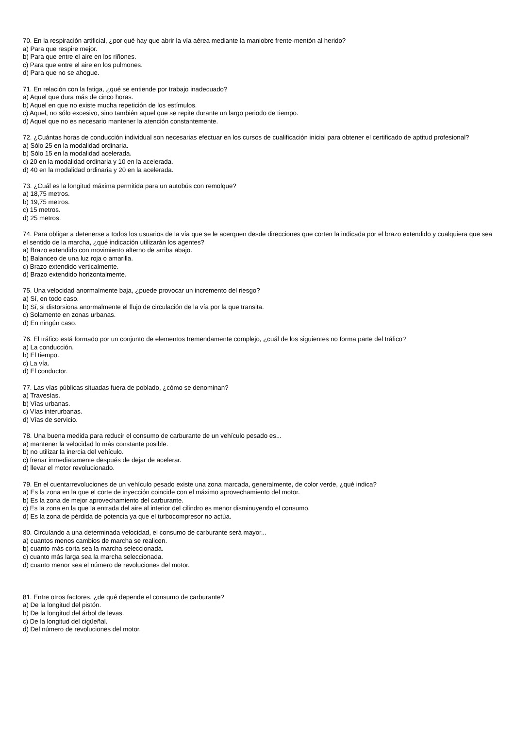70. En la respiración artificial, ¿por qué hay que abrir la vía aérea mediante la maniobre frente-mentón al herido?
a) Para que respire mejor.
b) Para que entre el aire en los riñones.
c) Para que entre el aire en los pulmones.
d) Para que no se ahogue.
71. En relación con la fatiga, ¿qué se entiende por trabajo inadecuado?
a) Aquel que dura más de cinco horas.
b) Aquel en que no existe mucha repetición de los estímulos.
c) Aquel, no sólo excesivo, sino también aquel que se repite durante un largo periodo de tiempo.
d) Aquel que no es necesario mantener la atención constantemente.
72. ¿Cuántas horas de conducción individual son necesarias efectuar en los cursos de cualificación inicial para obtener el certificado de aptitud profesional?
a) Sólo 25 en la modalidad ordinaria.
b) Sólo 15 en la modalidad acelerada.
c) 20 en la modalidad ordinaria y 10 en la acelerada.
d) 40 en la modalidad ordinaria y 20 en la acelerada.
73. ¿Cuál es la longitud máxima permitida para un autobús con remolque?
a) 18,75 metros.
b) 19,75 metros.
c) 15 metros.
d) 25 metros.
74. Para obligar a detenerse a todos los usuarios de la vía que se le acerquen desde direcciones que corten la indicada por el brazo extendido y cualquiera que sea el sentido de la marcha, ¿qué indicación utilizarán los agentes?
a) Brazo extendido con movimiento alterno de arriba abajo.
b) Balanceo de una luz roja o amarilla.
c) Brazo extendido verticalmente.
d) Brazo extendido horizontalmente.
75. Una velocidad anormalmente baja, ¿puede provocar un incremento del riesgo?
a) Sí, en todo caso.
b) Sí, si distorsiona anormalmente el flujo de circulación de la vía por la que transita.
c) Solamente en zonas urbanas.
d) En ningún caso.
76. El tráfico está formado por un conjunto de elementos tremendamente complejo, ¿cuál de los siguientes no forma parte del tráfico?
a) La conducción.
b) El tiempo.
c) La vía.
d) El conductor.
77. Las vías públicas situadas fuera de poblado, ¿cómo se denominan?
a) Travesías.
b) Vías urbanas.
c) Vías interurbanas.
d) Vías de servicio.
78. Una buena medida para reducir el consumo de carburante de un vehículo pesado es...
a) mantener la velocidad lo más constante posible.
b) no utilizar la inercia del vehículo.
c) frenar inmediatamente después de dejar de acelerar.
d) llevar el motor revolucionado.
79. En el cuentarrevoluciones de un vehículo pesado existe una zona marcada, generalmente, de color verde, ¿qué indica?
a) Es la zona en la que el corte de inyección coincide con el máximo aprovechamiento del motor.
b) Es la zona de mejor aprovechamiento del carburante.
c) Es la zona en la que la entrada del aire al interior del cilindro es menor disminuyendo el consumo.
d) Es la zona de pérdida de potencia ya que el turbocompresor no actúa.
80. Circulando a una determinada velocidad, el consumo de carburante será mayor...
a) cuantos menos cambios de marcha se realicen.
b) cuanto más corta sea la marcha seleccionada.
c) cuanto más larga sea la marcha seleccionada.
d) cuanto menor sea el número de revoluciones del motor.
81. Entre otros factores, ¿de qué depende el consumo de carburante?
a) De la longitud del pistón.
b) De la longitud del árbol de levas.
c) De la longitud del cigüeñal.
d) Del número de revoluciones del motor.